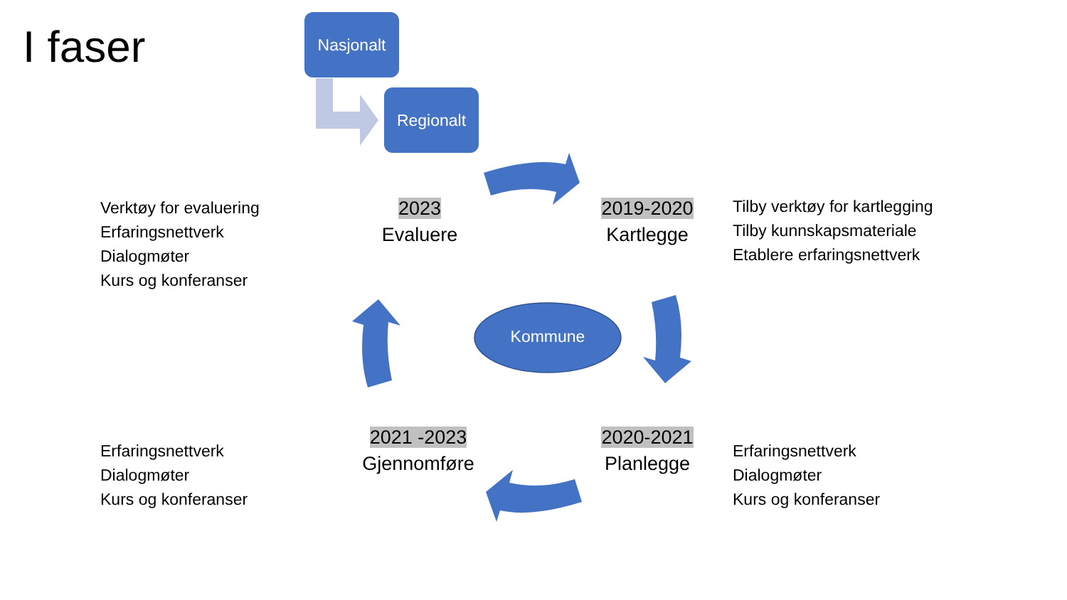I faser Nasjonalt
Regionalt
Kommune
Verktøy for evaluering
Erfaringsnettverk
Dialogmøter
Kurs og konferanser
2023
Evaluere
2019-2020
Kartlegge
Tilby verktøy for kartlegging
Tilby kunnskapsmateriale
Etablere erfaringsnettverk
Erfaringsnettverk
Dialogmøter
Kurs og konferanser
2021 -2023
Gjennomføre
2020-2021
Planlegge
Erfaringsnettverk
Dialogmøter
Kurs og konferanser